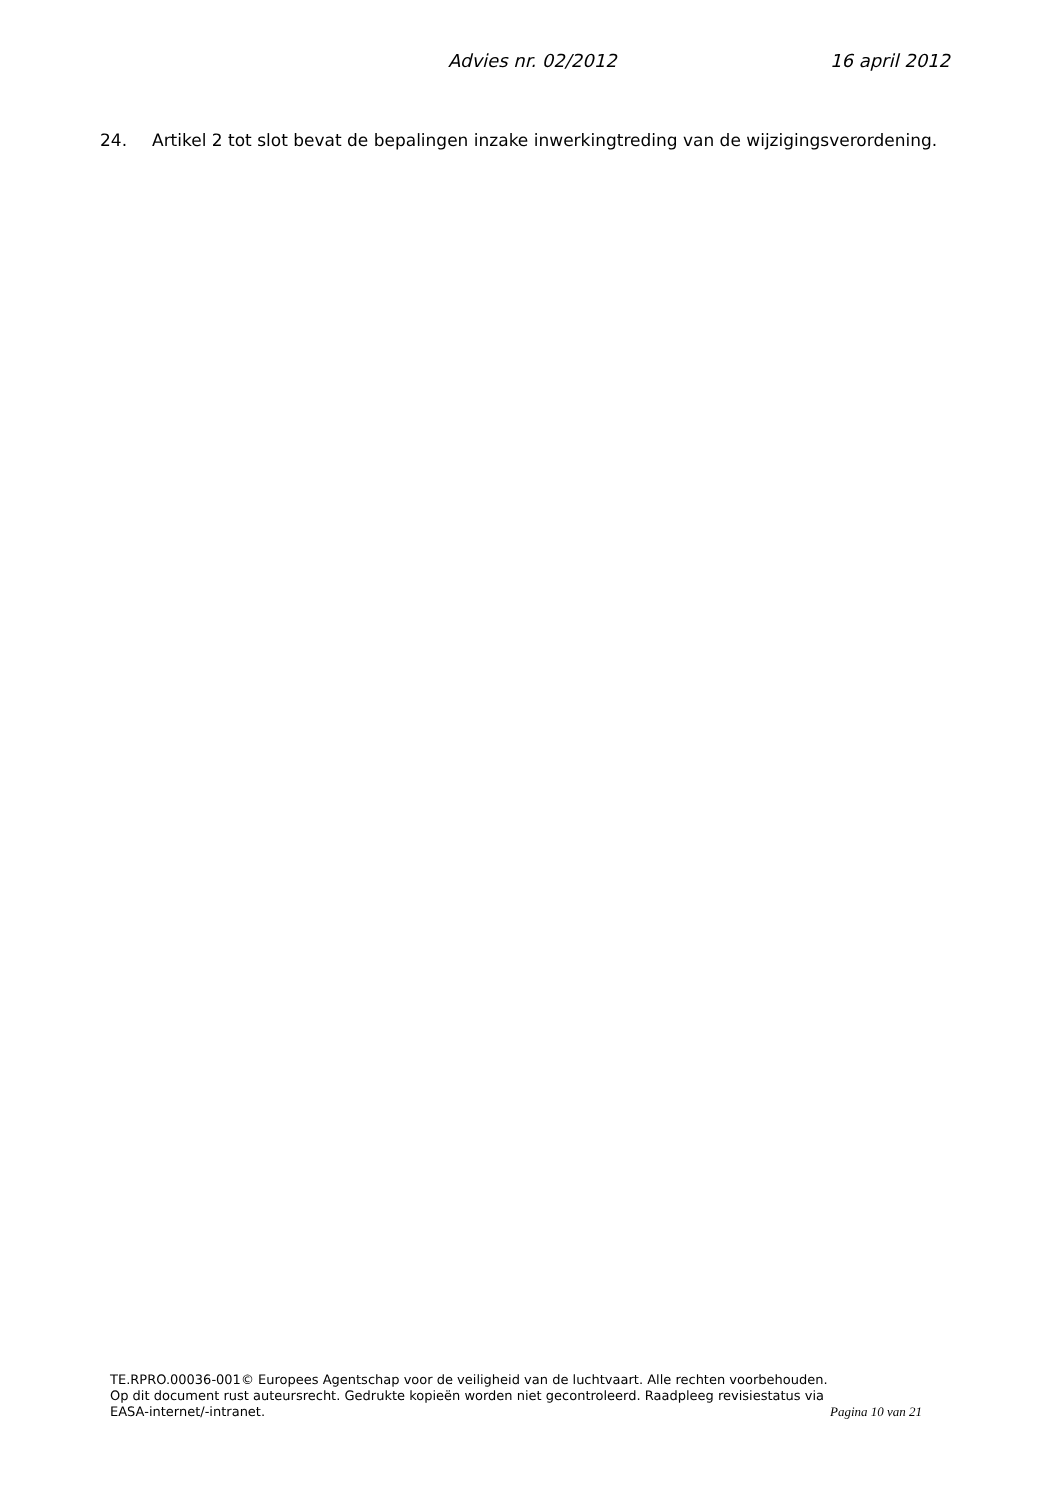Advies nr. 02/2012 16 april 2012
24. Artikel 2 tot slot bevat de bepalingen inzake inwerkingtreding van de wijzigingsverordening.
TE.RPRO.00036-001© Europees Agentschap voor de veiligheid van de luchtvaart. Alle rechten voorbehouden.
Op dit document rust auteursrecht. Gedrukte kopieën worden niet gecontroleerd. Raadpleeg revisiestatus via EASA-internet/-intranet.
Pagina 10 van 21